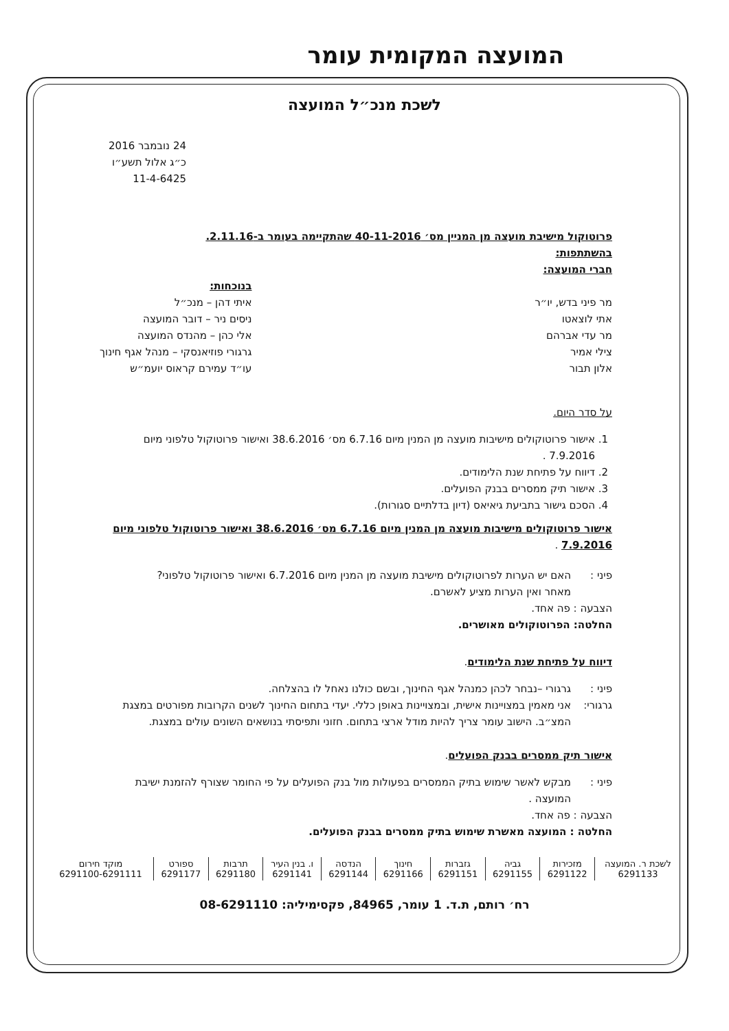המועצה המקומית עומר
לשכת מנכ״ל המועצה
24 נובמבר 2016
כ״ג אלול תשע״ו
11-4-6425
פרוטוקול מישיבת מועצה מן המניין מס׳ 40-11-2016 שהתקיימה בעומר ב-2.11.16.
בהשתתפות:
חברי המועצה:
מר פיני בדש, יו״ר
אתי לוצאטו
מר עדי אברהם
צילי אמיר
אלון תבור
בנוכחות:
איתי דהן – מנכ״ל
ניסים ניר – דובר המועצה
אלי כהן – מהנדס המועצה
גרגורי פוזיאנסקי – מנהל אגף חינוך
עו״ד עמירם קראוס יועמ״ש
על סדר היום.
1. אישור פרוטוקולים מישיבות מועצה מן המנין מיום 6.7.16 מס׳ 38.6.2016 ואישור פרוטוקול טלפוני מיום 7.9.2016 .
2. דיווח על פתיחת שנת הלימודים.
3. אישור תיק ממסרים בבנק הפועלים.
4. הסכם גישור בתביעת גיאיאס (דיון בדלתיים סגורות).
אישור פרוטוקולים מישיבות מועצה מן המנין מיום 6.7.16 מס׳ 38.6.2016 ואישור פרוטוקול טלפוני מיום 7.9.2016 .
פיני : האם יש הערות לפרוטוקולים מישיבת מועצה מן המנין מיום 6.7.2016 ואישור פרוטוקול טלפוני?
מאחר ואין הערות מציע לאשרם.
הצבעה : פה אחד.
החלטה: הפרוטוקולים מאושרים.
דיווח על פתיחת שנת הלימודים.
פיני : גרגורי –נבחר לכהן כמנהל אגף החינוך, ובשם כולנו נאחל לו בהצלחה.
גרגורי: אני מאמין במצויינות אישית, ובמצויינות באופן כללי. יעדי בתחום החינוך לשנים הקרובות מפורטים במצגת המצ״ב. הישוב עומר צריך להיות מודל ארצי בתחום. חזוני ותפיסתי בנושאים השונים עולים במצגת.
אישור תיק ממסרים בבנק הפועלים.
פיני : מבקש לאשר שימוש בתיק הממסרים בפעולות מול בנק הפועלים על פי החומר שצורף להזמנת ישיבת המועצה .
הצבעה : פה אחד.
החלטה : המועצה מאשרת שימוש בתיק ממסרים בבנק הפועלים.
| לשכת ר. המועצה 6291133 | מזכירות 6291122 | גביה 6291155 | גזברות 6291151 | חינוך 6291166 | הנדסה 6291144 | ו. בנין העיר 6291141 | תרבות 6291180 | ספורט 6291177 | מוקד חירום 6291100-6291111 |
רח׳ רותם, ת.ד. 1 עומר, 84965, פקסימיליה: 08-6291110